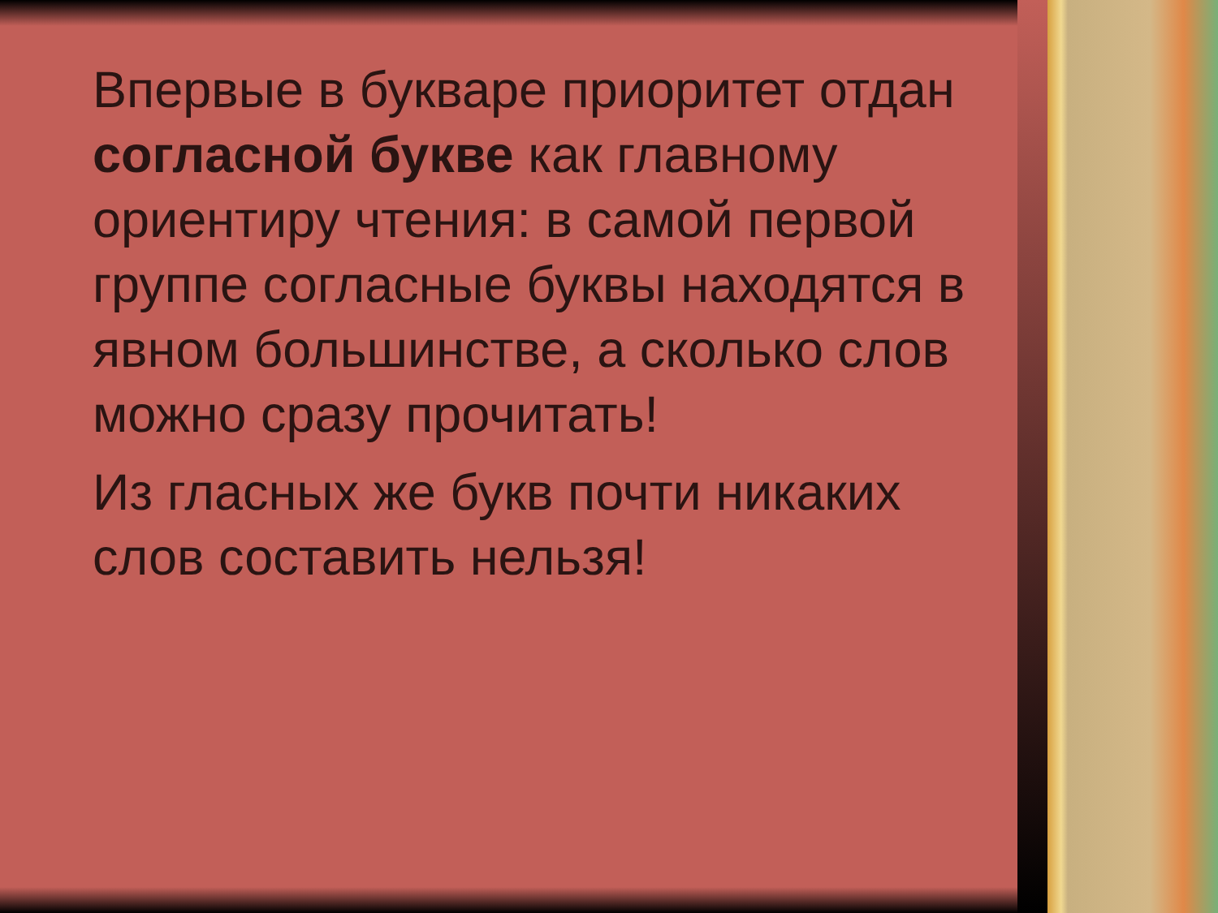Впервые в букваре приоритет отдан согласной букве как главному ориентиру чтения: в самой первой группе согласные буквы находятся в явном большинстве, а сколько слов можно сразу прочитать!
Из гласных же букв почти никаких слов составить нельзя!